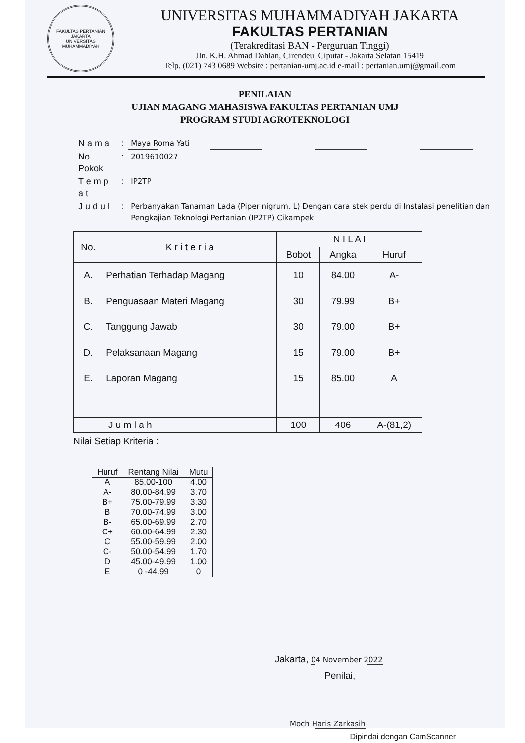FAKULTAS PERTANIAN
JAKARTA
UNIVERSITAS MUHAMMADIYAH
UNIVERSITAS MUHAMMADIYAH JAKARTA
FAKULTAS PERTANIAN
(Terakreditasi BAN - Perguruan Tinggi)
Jln. K.H. Ahmad Dahlan, Cirendeu, Ciputat - Jakarta Selatan 15419
Telp. (021) 743 0689 Website : pertanian-umj.ac.id e-mail : pertanian.umj@gmail.com
PENILAIAN
UJIAN MAGANG MAHASISWA FAKULTAS PERTANIAN UMJ
PROGRAM STUDI AGROTEKNOLOGI
| N a m a | : | Maya Roma Yati |
| No. Pokok | : | 2019610027 |
| T e m p a t | : | IP2TP |
| J u d u l | : | Perbanyakan Tanaman Lada (Piper nigrum. L) Dengan cara stek perdu di Instalasi penelitian dan Pengkajian Teknologi Pertanian (IP2TP) Cikampek |
| No. | K r i t e r i a | N I L A I | | |
| --- | --- | --- | --- | --- |
| | | Bobot | Angka | Huruf |
| A. | Perhatian Terhadap Magang | 10 | 84.00 | A- |
| B. | Penguasaan Materi Magang | 30 | 79.99 | B+ |
| C. | Tanggung Jawab | 30 | 79.00 | B+ |
| D. | Pelaksanaan Magang | 15 | 79.00 | B+ |
| E. | Laporan Magang | 15 | 85.00 | A |
| J u m l a h | | 100 | 406 | A-(81,2) |
Nilai Setiap Kriteria :
| Huruf | Rentang Nilai | Mutu |
| --- | --- | --- |
| A | 85.00-100 | 4.00 |
| A- | 80.00-84.99 | 3.70 |
| B+ | 75.00-79.99 | 3.30 |
| B | 70.00-74.99 | 3.00 |
| B- | 65.00-69.99 | 2.70 |
| C+ | 60.00-64.99 | 2.30 |
| C | 55.00-59.99 | 2.00 |
| C- | 50.00-54.99 | 1.70 |
| D | 45.00-49.99 | 1.00 |
| E | 0 -44.99 | 0 |
Jakarta, 04 November 2022
Penilai,
Moch Haris Zarkasih
Dipindai dengan CamScanner